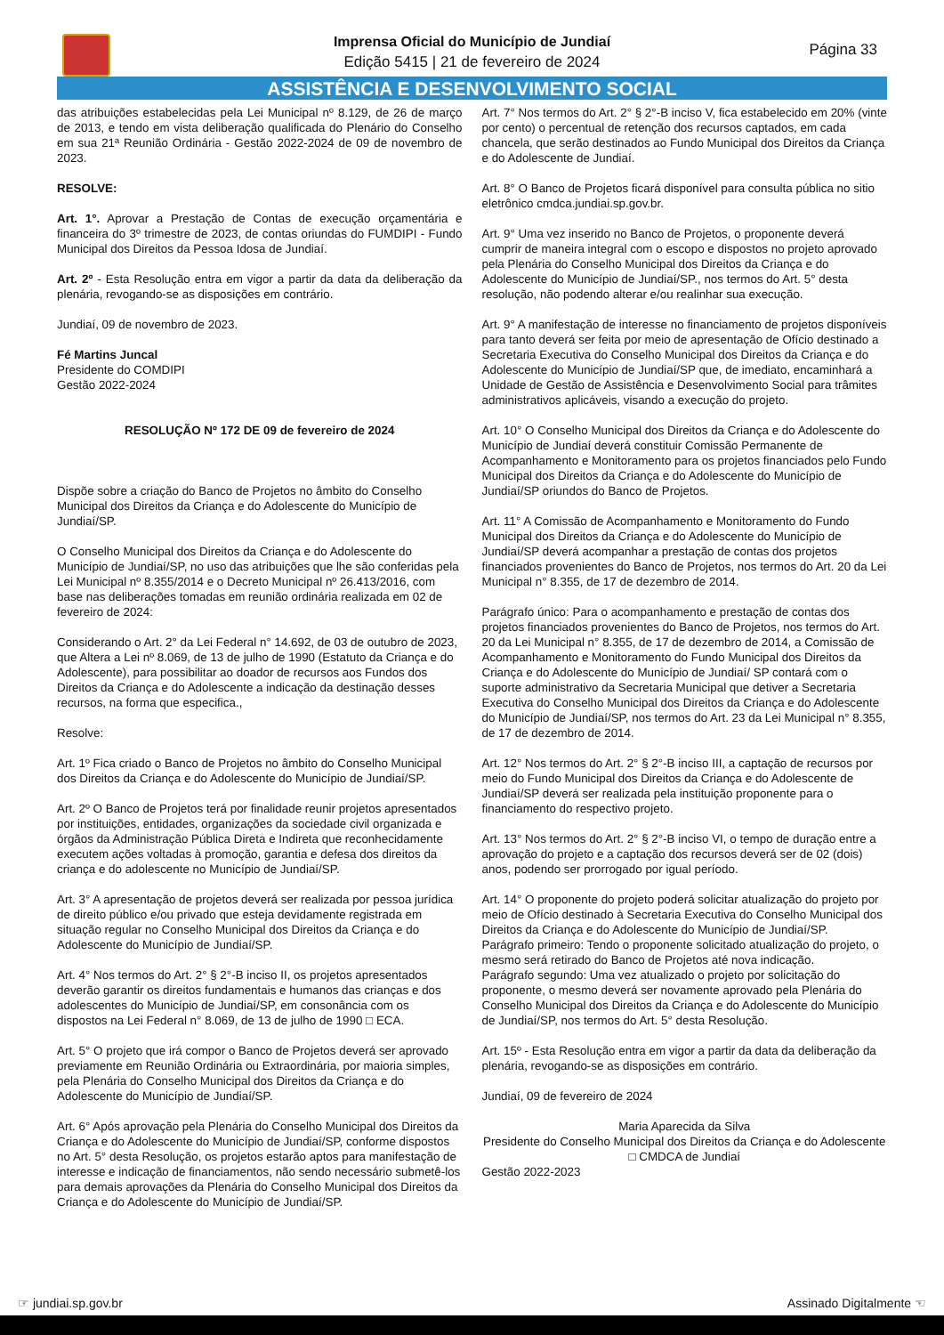Imprensa Oficial do Município de Jundiaí
Edição 5415 | 21 de fevereiro de 2024
Página 33
ASSISTÊNCIA E DESENVOLVIMENTO SOCIAL
das atribuições estabelecidas pela Lei Municipal nº 8.129, de 26 de março de 2013, e tendo em vista deliberação qualificada do Plenário do Conselho em sua 21ª Reunião Ordinária - Gestão 2022-2024 de 09 de novembro de 2023.
RESOLVE:
Art. 1°. Aprovar a Prestação de Contas de execução orçamentária e financeira do 3º trimestre de 2023, de contas oriundas do FUMDIPI - Fundo Municipal dos Direitos da Pessoa Idosa de Jundiaí.
Art. 2º - Esta Resolução entra em vigor a partir da data da deliberação da plenária, revogando-se as disposições em contrário.
Jundiaí, 09 de novembro de 2023.
Fé Martins Juncal
Presidente do COMDIPI
Gestão 2022-2024
RESOLUÇÃO Nº 172 DE 09 de fevereiro de 2024
Dispõe sobre a criação do Banco de Projetos no âmbito do Conselho Municipal dos Direitos da Criança e do Adolescente do Município de Jundiaí/SP.
O Conselho Municipal dos Direitos da Criança e do Adolescente do Município de Jundiaí/SP, no uso das atribuições que lhe são conferidas pela Lei Municipal nº 8.355/2014 e o Decreto Municipal nº 26.413/2016, com base nas deliberações tomadas em reunião ordinária realizada em 02 de fevereiro de 2024:
Considerando o Art. 2° da Lei Federal n° 14.692, de 03 de outubro de 2023, que Altera a Lei nº 8.069, de 13 de julho de 1990 (Estatuto da Criança e do Adolescente), para possibilitar ao doador de recursos aos Fundos dos Direitos da Criança e do Adolescente a indicação da destinação desses recursos, na forma que especifica.,
Resolve:
Art. 1º Fica criado o Banco de Projetos no âmbito do Conselho Municipal dos Direitos da Criança e do Adolescente do Município de Jundiaí/SP.
Art. 2º O Banco de Projetos terá por finalidade reunir projetos apresentados por instituições, entidades, organizações da sociedade civil organizada e órgãos da Administração Pública Direta e Indireta que reconhecidamente executem ações voltadas à promoção, garantia e defesa dos direitos da criança e do adolescente no Município de Jundiaí/SP.
Art. 3° A apresentação de projetos deverá ser realizada por pessoa jurídica de direito público e/ou privado que esteja devidamente registrada em situação regular no Conselho Municipal dos Direitos da Criança e do Adolescente do Município de Jundiaí/SP.
Art. 4° Nos termos do Art. 2° § 2°-B inciso II, os projetos apresentados deverão garantir os direitos fundamentais e humanos das crianças e dos adolescentes do Município de Jundiaí/SP, em consonância com os dispostos na Lei Federal n° 8.069, de 13 de julho de 1990 □ ECA.
Art. 5° O projeto que irá compor o Banco de Projetos deverá ser aprovado previamente em Reunião Ordinária ou Extraordinária, por maioria simples, pela Plenária do Conselho Municipal dos Direitos da Criança e do Adolescente do Município de Jundiaí/SP.
Art. 6° Após aprovação pela Plenária do Conselho Municipal dos Direitos da Criança e do Adolescente do Município de Jundiaí/SP, conforme dispostos no Art. 5° desta Resolução, os projetos estarão aptos para manifestação de interesse e indicação de financiamentos, não sendo necessário submetê-los para demais aprovações da Plenária do Conselho Municipal dos Direitos da Criança e do Adolescente do Município de Jundiaí/SP.
Art. 7° Nos termos do Art. 2° § 2°-B inciso V, fica estabelecido em 20% (vinte por cento) o percentual de retenção dos recursos captados, em cada chancela, que serão destinados ao Fundo Municipal dos Direitos da Criança e do Adolescente de Jundiaí.
Art. 8° O Banco de Projetos ficará disponível para consulta pública no sitio eletrônico cmdca.jundiai.sp.gov.br.
Art. 9° Uma vez inserido no Banco de Projetos, o proponente deverá cumprir de maneira integral com o escopo e dispostos no projeto aprovado pela Plenária do Conselho Municipal dos Direitos da Criança e do Adolescente do Município de Jundiaí/SP., nos termos do Art. 5° desta resolução, não podendo alterar e/ou realinhar sua execução.
Art. 9° A manifestação de interesse no financiamento de projetos disponíveis para tanto deverá ser feita por meio de apresentação de Ofício destinado a Secretaria Executiva do Conselho Municipal dos Direitos da Criança e do Adolescente do Município de Jundiaí/SP que, de imediato, encaminhará a Unidade de Gestão de Assistência e Desenvolvimento Social para trâmites administrativos aplicáveis, visando a execução do projeto.
Art. 10° O Conselho Municipal dos Direitos da Criança e do Adolescente do Município de Jundiaí deverá constituir Comissão Permanente de Acompanhamento e Monitoramento para os projetos financiados pelo Fundo Municipal dos Direitos da Criança e do Adolescente do Município de Jundiaí/SP oriundos do Banco de Projetos.
Art. 11° A Comissão de Acompanhamento e Monitoramento do Fundo Municipal dos Direitos da Criança e do Adolescente do Município de Jundiaí/SP deverá acompanhar a prestação de contas dos projetos financiados provenientes do Banco de Projetos, nos termos do Art. 20 da Lei Municipal n° 8.355, de 17 de dezembro de 2014.
Parágrafo único: Para o acompanhamento e prestação de contas dos projetos financiados provenientes do Banco de Projetos, nos termos do Art. 20 da Lei Municipal n° 8.355, de 17 de dezembro de 2014, a Comissão de Acompanhamento e Monitoramento do Fundo Municipal dos Direitos da Criança e do Adolescente do Município de Jundiaí/ SP contará com o suporte administrativo da Secretaria Municipal que detiver a Secretaria Executiva do Conselho Municipal dos Direitos da Criança e do Adolescente do Município de Jundiaí/SP, nos termos do Art. 23 da Lei Municipal n° 8.355, de 17 de dezembro de 2014.
Art. 12° Nos termos do Art. 2° § 2°-B inciso III, a captação de recursos por meio do Fundo Municipal dos Direitos da Criança e do Adolescente de Jundiaí/SP deverá ser realizada pela instituição proponente para o financiamento do respectivo projeto.
Art. 13° Nos termos do Art. 2° § 2°-B inciso VI, o tempo de duração entre a aprovação do projeto e a captação dos recursos deverá ser de 02 (dois) anos, podendo ser prorrogado por igual período.
Art. 14° O proponente do projeto poderá solicitar atualização do projeto por meio de Ofício destinado à Secretaria Executiva do Conselho Municipal dos Direitos da Criança e do Adolescente do Município de Jundiaí/SP.
Parágrafo primeiro: Tendo o proponente solicitado atualização do projeto, o mesmo será retirado do Banco de Projetos até nova indicação.
Parágrafo segundo: Uma vez atualizado o projeto por solicitação do proponente, o mesmo deverá ser novamente aprovado pela Plenária do Conselho Municipal dos Direitos da Criança e do Adolescente do Município de Jundiaí/SP, nos termos do Art. 5° desta Resolução.
Art. 15º - Esta Resolução entra em vigor a partir da data da deliberação da plenária, revogando-se as disposições em contrário.
Jundiaí, 09 de fevereiro de 2024
Maria Aparecida da Silva
Presidente do Conselho Municipal dos Direitos da Criança e do Adolescente □ CMDCA de Jundiaí
Gestão 2022-2023
☞ jundiai.sp.gov.br Assinado Digitalmente ☜